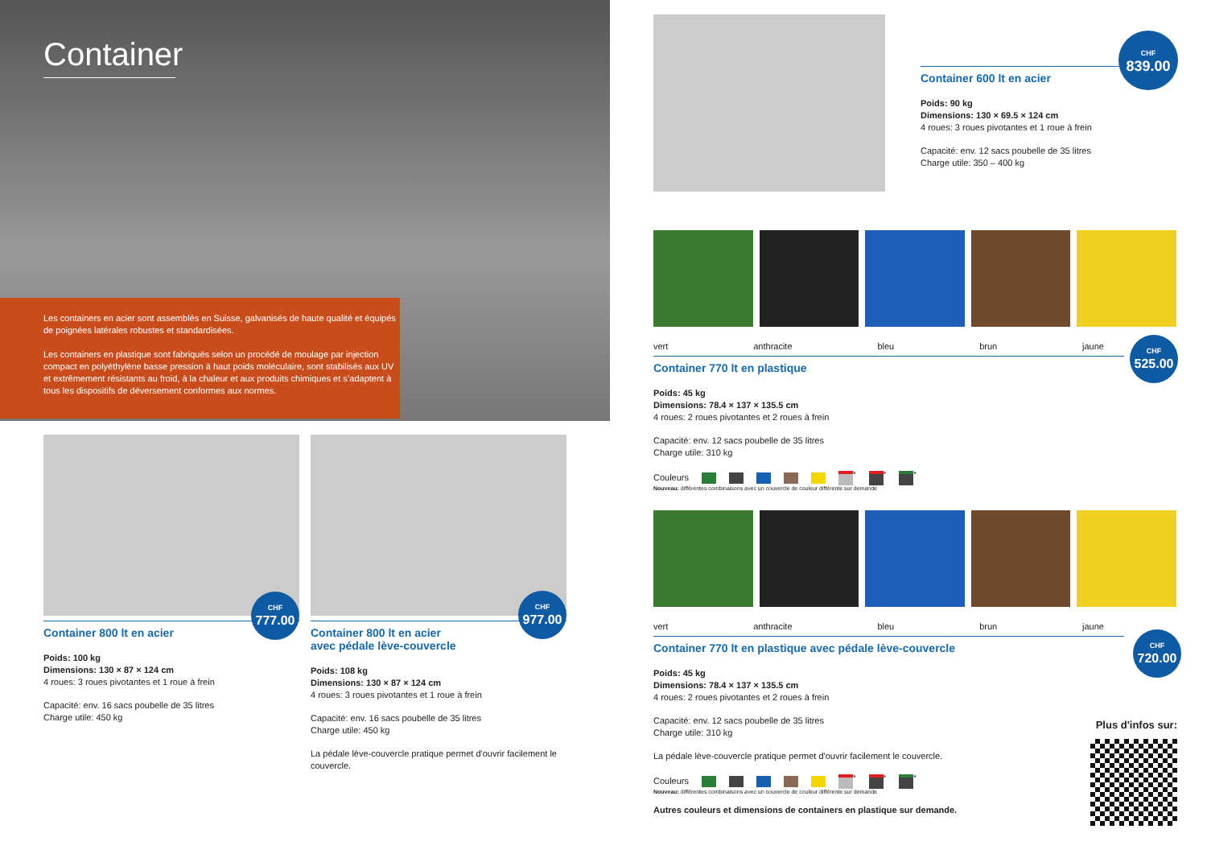Container
Les containers en acier sont assemblés en Suisse, galvanisés de haute qualité et équipés de poignées latérales robustes et standardisées.
Les containers en plastique sont fabriqués selon un procédé de moulage par injection compact en polyéthylène basse pression à haut poids moléculaire, sont stabilisés aux UV et extrêmement résistants au froid, à la chaleur et aux produits chimiques et s’adaptent à tous les dispositifs de déversement conformes aux normes.
Container 800 lt en acier
Poids: 100 kg
Dimensions: 130 × 87 × 124 cm
4 roues: 3 roues pivotantes et 1 roue à frein
Capacité: env. 16 sacs poubelle de 35 litres
Charge utile: 450 kg
CHF
777.00
Container 800 lt en acier
avec pédale lève-couvercle
Poids: 108 kg
Dimensions: 130 × 87 × 124 cm
4 roues: 3 roues pivotantes et 1 roue à frein
Capacité: env. 16 sacs poubelle de 35 litres
Charge utile: 450 kg
La pédale lève-couvercle pratique permet d'ouvrir facilement le couvercle.
CHF
977.00
Container 600 lt en acier
Poids: 90 kg
Dimensions: 130 × 69.5 × 124 cm
4 roues: 3 roues pivotantes et 1 roue à frein
Capacité: env. 12 sacs poubelle de 35 litres
Charge utile: 350 – 400 kg
CHF
839.00
vert anthracite bleu brun jaune
Container 770 lt en plastique
CHF
525.00
Poids: 45 kg
Dimensions: 78.4 × 137 × 135.5 cm
4 roues: 2 roues pivotantes et 2 roues à frein
Capacité: env. 12 sacs poubelle de 35 litres
Charge utile: 310 kg
Couleurs<sup>*</sup><sup>*</sup><sup>*</sup>
Nouveau: différentes combinaisons avec un couvercle de couleur différente sur demande
vert anthracite bleu brun jaune
Container 770 lt en plastique avec pédale lève-couvercle
CHF
720.00
Poids: 45 kg
Dimensions: 78.4 × 137 × 135.5 cm
4 roues: 2 roues pivotantes et 2 roues à frein
Capacité: env. 12 sacs poubelle de 35 litres
Charge utile: 310 kg
La pédale lève-couvercle pratique permet d'ouvrir facilement le couvercle.
Couleurs<sup>*</sup><sup>*</sup><sup>*</sup>
Nouveau: différentes combinaisons avec un couvercle de couleur différente sur demande
Autres couleurs et dimensions de containers en plastique sur demande.
Plus d'infos sur: